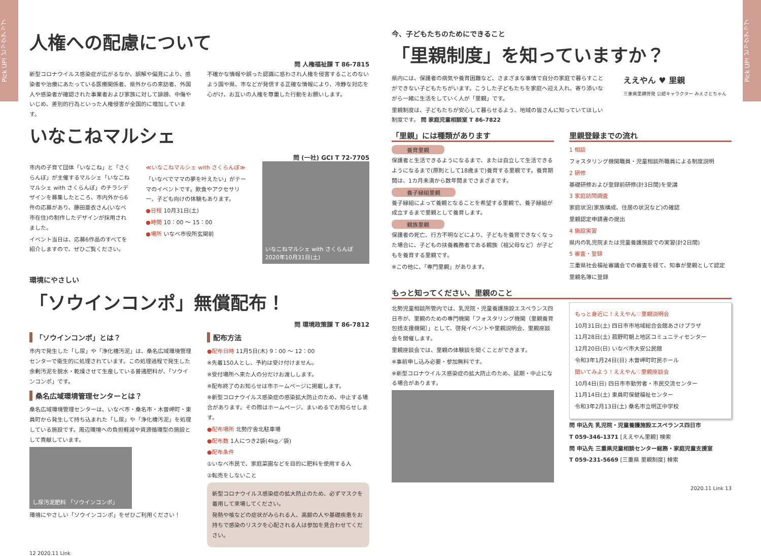Pick UP! ピックアップ
人権への配慮について
問 人権福祉課 T 86-7815
新型コロナウイルス感染症が広がるなか、誤解や偏見により、感染者や治療にあたっている医療関係者、県外からの来訪者、外国人や感染者が確認された事業者および家族に対して誹謗、中傷やいじめ、差別的行為といった人権侵害が全国的に増加しています。
不確かな情報や誤った認識に惑わされ人権を侵害することのないよう国や県、市などが発信する正確な情報により、冷静な対応を心がけ、お互いの人権を尊重した行動をお願いします。
いなこねマルシェ
問 (一社) GCI T 72-7705
市内の子育て団体「いなこね」と「さくらんぼ」が主催するマルシェ「いなこねマルシェ with さくらんぼ」のチラシデザインを募集したところ、市内外から6件の応募があり、藤田亜衣さん(いなべ市在住)の制作したデザインが採用されました。
イベント当日は、応募6作品のすべてを紹介しますので、ぜひご覧ください。
≪いなこねマルシェ with さくらんぼ≫
「いなべでママの夢を叶えたい」がテーマのイベントです。飲食やアクセサリー、子ども向けの体験もあります。
●日程 10月31日(土)
●時間 10：00 ～ 15：00
●場所 いなべ市役所玄関前
いなこねマルシェ with さくらんぼ 2020年10月31日(土)
環境にやさしい
「ソウインコンポ」無償配布！
問 環境政策課 T 86-7812
「ソウインコンポ」とは？
市内で発生した「し尿」や「浄化槽汚泥」は、桑名広域環境管理センターで衛生的に処理されています。この処理過程で発生した余剰汚泥を脱水・乾燥させて生産している普通肥料が、「ソウインコンポ」です。
桑名広域環境管理センターとは？
桑名広域環境管理センターは、いなべ市・桑名市・木曽岬町・東員町から発生して持ち込まれた「し尿」や「浄化槽汚泥」を処理している施設です。周辺環境への負担軽減や資源循環型の施設として貢献しています。
し尿汚泥肥料 「ソウインコンポ」
環境にやさしい「ソウインコンポ」をぜひご利用ください！
配布方法
●配布日時 11月5日(木) 9：00 ～ 12：00
※先着150人とし、予約は受け付けません。
※受付場所へ来た人の分だけお渡しします。
※配布終了のお知らせは市ホームページに掲載します。
※新型コロナウイルス感染症の感染拡大防止のため、中止する場合があります。その際はホームページ、まいめるでお知らせします。
●配布場所 北勢庁舎北駐車場
●配布数 1人につき2袋(4kg／袋)
●配布条件
①いなべ市民で、家庭菜園などを目的に肥料を使用する人
②転売をしないこと
新型コロナウイルス感染症の拡大防止のため、必ずマスクを着用して来場してください。
発熱や咳などの症状がみられる人、高齢の人や基礎疾患をお持ちで感染のリスクを心配される人は参加を見合わせてください。
12 2020.11 Link
今、子どもたちのためにできること
「里親制度」を知っていますか？
県内には、保護者の病気や養育困難など、さまざまな事情で自分の家庭で暮らすことができない子どもたちがいます。こうした子どもたちを家庭へ迎え入れ、寄り添いながら一緒に生活をしていく人が「里親」です。
里親制度は、子どもたちが安心して暮らせるよう、地域の皆さんに知っていてほしい制度です。 問 家庭児童相談室 T 86-7822
ええやん ♥ 里親
三重県里親啓発 公認キャラクター みえさとちゃん
「里親」には種類があります
養育里親
保護者と生活できるようになるまで、または自立して生活できるようになるまで(原則として18歳まで)養育する里親です。養育期間は、1カ月未満から数年間までさまざまです。
養子縁組里親
養子縁組によって養親となることを希望する里親で、養子縁組が成立するまで里親として養育します。
親族里親
保護者の死亡、行方不明などにより、子どもを養育できなくなった場合に、子どもの扶養義務者である親族（祖父母など）が子どもを養育する里親です。
※この他に、「専門里親」があります。
里親登録までの流れ
1 相談
フォスタリング機関職員・児童相談所職員による制度説明
2 研修
基礎研修および登録前研修(計3日間)を受講
3 家庭訪問調査
家庭状況(家族構成、住居の状況など)の確認
里親認定申請書の提出
4 施設実習
県内の乳児院または児童養護施設での実習(計2日間)
5 審査・登録
三重県社会福祉審議会での審査を経て、知事が里親として認定
里親名簿に登録
もっと知ってください、里親のこと
北勢児童相談所管内では、乳児院・児童養護施設エスペランス四日市が、里親のための専門機関「フォスタリング機関（里親養育包括支援機関）」として、啓発イベントや里親説明会、里親座談会を開催します。
里親座談会では、里親の体験談を聞くことができます。
※事前申し込み必要・参加無料です。
※新型コロナウイルス感染症の拡大防止のため、延期・中止になる場合があります。
もっと身近に！ええやん♡里親説明会
10月31日(土) 四日市市地域総合会館あさけプラザ
11月28日(土) 菰野町朝上地区コミュニティセンター
12月20日(日) いなべ市大安公民館
令和3年1月24日(日) 木曽岬町町民ホール
聞いてみよう！ええやん♡里親座談会
10月4日(日) 四日市市勤労者・市民交流センター
11月14日(土) 東員町保健福祉センター
令和3年2月13日(土) 桑名市立明正中学校
問 申込先 乳児院・児童養護施設エスペランス四日市
T 059-346-1371 [ええやん里親] 検索
問 申込先 三重県児童相談センター総務・家庭児童支援室
T 059-231-5669 [三重県 里親制度] 検索
2020.11 Link 13
Pick UP! ピックアップ